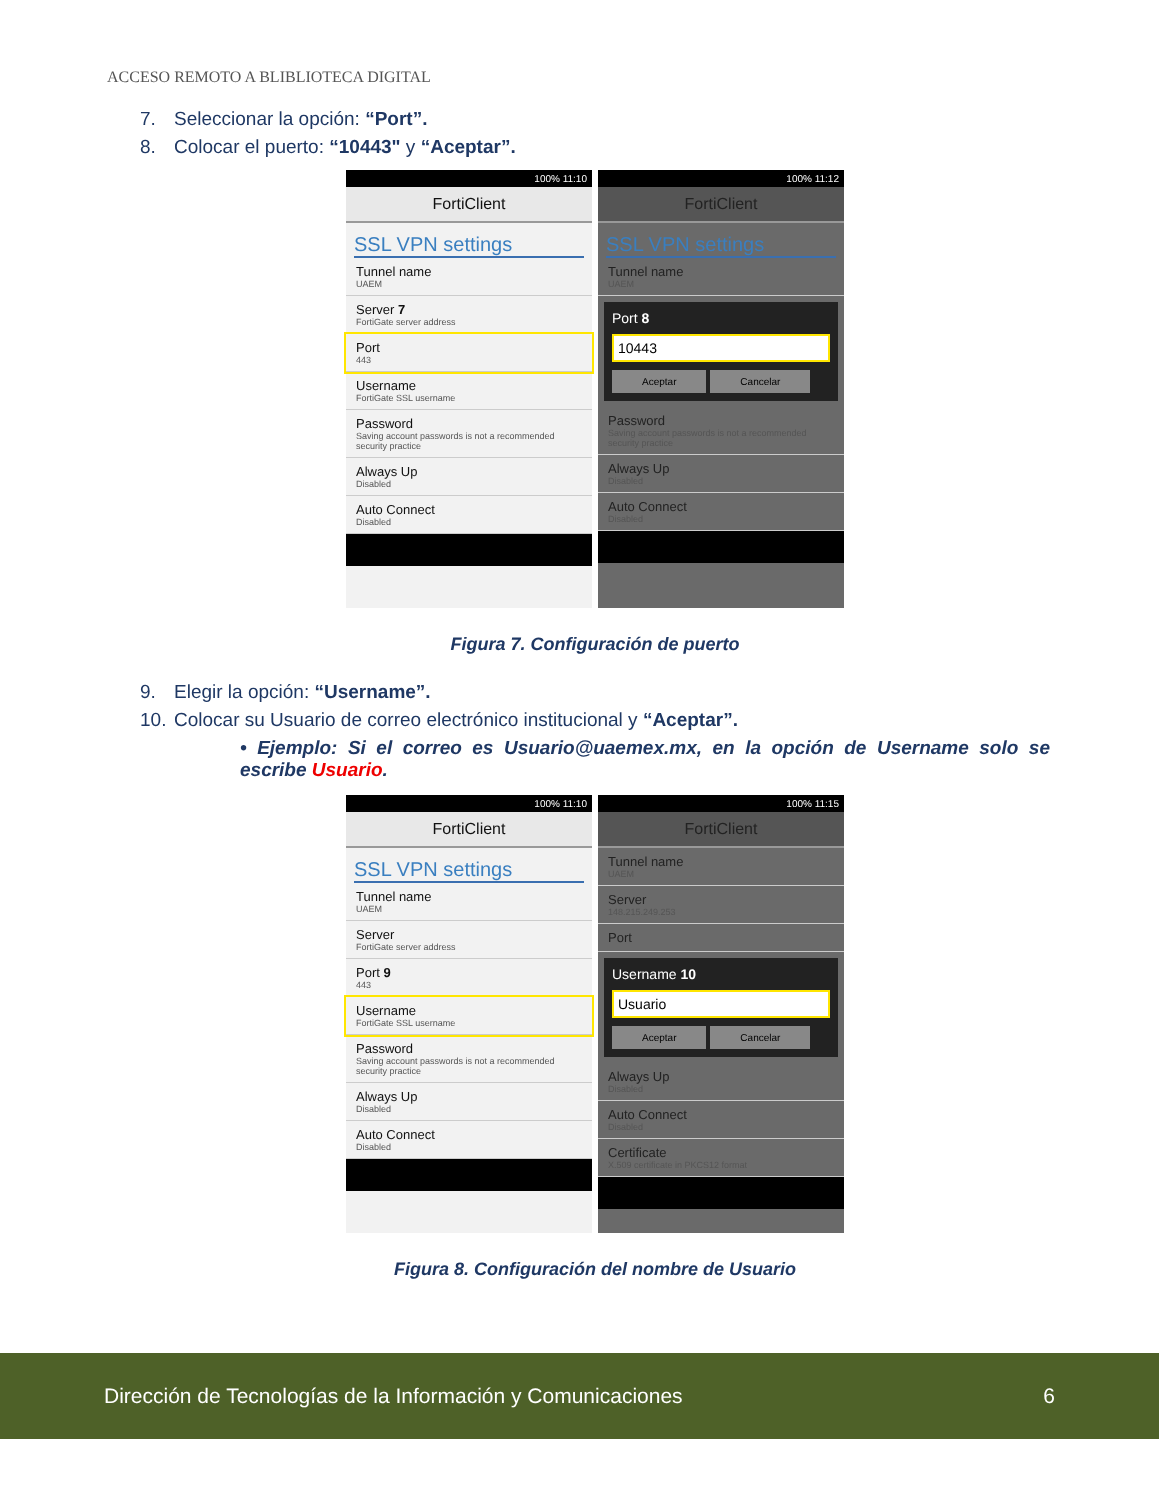ACCESO REMOTO A BLIBLIOTECA DIGITAL
7. Seleccionar la opción: “Port”.
8. Colocar el puerto: “10443" y “Aceptar”.
100% 11:10
FortiClient
SSL VPN settings
Tunnel name
UAEM
Server 7
FortiGate server address
Port
443
Username
FortiGate SSL username
Password
Saving account passwords is not a recommended security practice
Always Up
Disabled
Auto Connect
Disabled
100% 11:12
FortiClient
SSL VPN settings
Tunnel name
UAEM
Port 8
10443
Aceptar Cancelar
Password
Saving account passwords is not a recommended security practice
Always Up
Disabled
Auto Connect
Disabled
Figura 7. Configuración de puerto
9. Elegir la opción: “Username”.
10. Colocar su Usuario de correo electrónico institucional y “Aceptar”.
• Ejemplo: Si el correo es Usuario@uaemex.mx, en la opción de Username solo se escribe Usuario.
100% 11:10
FortiClient
SSL VPN settings
Tunnel name
UAEM
Server
FortiGate server address
Port 9
443
Username
FortiGate SSL username
Password
Saving account passwords is not a recommended security practice
Always Up
Disabled
Auto Connect
Disabled
100% 11:15
FortiClient
Tunnel name
UAEM
Server
148.215.249.253
Port
Username 10
Usuario
Aceptar Cancelar
Always Up
Disabled
Auto Connect
Disabled
Certificate
X.509 certificate in PKCS12 format
Figura 8. Configuración del nombre de Usuario
Dirección de Tecnologías de la Información y Comunicaciones 6